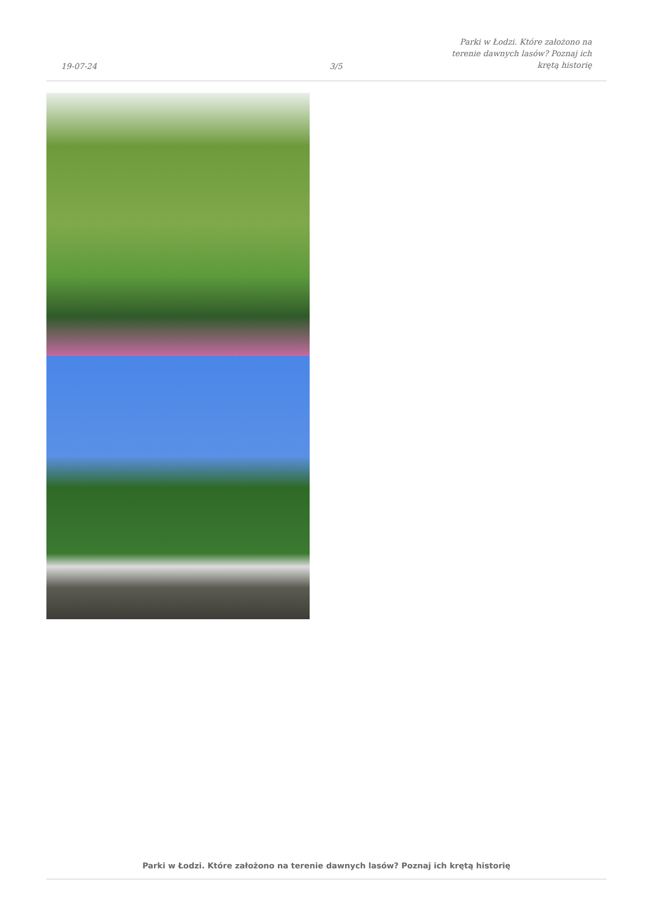19-07-24
3/5
Parki w Łodzi. Które założono na
terenie dawnych lasów? Poznaj ich
krętą historię
Parki w Łodzi. Które założono na terenie dawnych lasów? Poznaj ich krętą historię